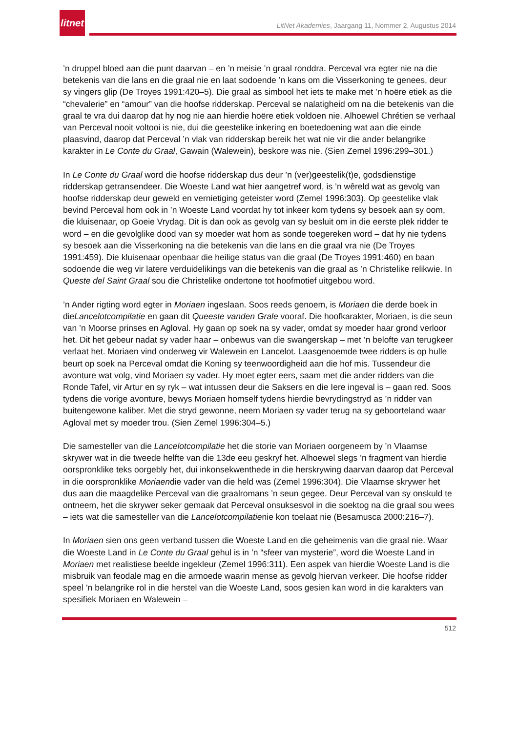litnet
LitNet Akademies, Jaargang 11, Nommer 2, Augustus 2014
’n druppel bloed aan die punt daarvan – en ’n meisie ’n graal ronddra. Perceval vra egter nie na die betekenis van die lans en die graal nie en laat sodoende ’n kans om die Visserkoning te genees, deur sy vingers glip (De Troyes 1991:420–5). Die graal as simbool het iets te make met ’n hoëre etiek as die “chevalerie” en “amour” van die hoofse ridderskap. Perceval se nalatigheid om na die betekenis van die graal te vra dui daarop dat hy nog nie aan hierdie hoëre etiek voldoen nie. Alhoewel Chrétien se verhaal van Perceval nooit voltooi is nie, dui die geestelike inkering en boetedoening wat aan die einde plaasvind, daarop dat Perceval ’n vlak van ridderskap bereik het wat nie vir die ander belangrike karakter in Le Conte du Graal, Gawain (Walewein), beskore was nie. (Sien Zemel 1996:299–301.)
In Le Conte du Graal word die hoofse ridderskap dus deur ’n (ver)geestelik(t)e, godsdienstige ridderskap getransendeer. Die Woeste Land wat hier aangetref word, is ’n wêreld wat as gevolg van hoofse ridderskap deur geweld en vernietiging geteister word (Zemel 1996:303). Op geestelike vlak bevind Perceval hom ook in ’n Woeste Land voordat hy tot inkeer kom tydens sy besoek aan sy oom, die kluisenaar, op Goeie Vrydag. Dit is dan ook as gevolg van sy besluit om in die eerste plek ridder te word – en die gevolglike dood van sy moeder wat hom as sonde toegereken word – dat hy nie tydens sy besoek aan die Visserkoning na die betekenis van die lans en die graal vra nie (De Troyes 1991:459). Die kluisenaar openbaar die heilige status van die graal (De Troyes 1991:460) en baan sodoende die weg vir latere verduidelikings van die betekenis van die graal as ’n Christelike relikwie. In Queste del Saint Graal sou die Christelike ondertone tot hoofmotief uitgebou word.
’n Ander rigting word egter in Moriaen ingeslaan. Soos reeds genoem, is Moriaen die derde boek in dieLancelotcompilatie en gaan dit Queeste vanden Grale vooraf. Die hoofkarakter, Moriaen, is die seun van ’n Moorse prinses en Agloval. Hy gaan op soek na sy vader, omdat sy moeder haar grond verloor het. Dit het gebeur nadat sy vader haar – onbewus van die swangerskap – met ’n belofte van terugkeer verlaat het. Moriaen vind onderweg vir Walewein en Lancelot. Laasgenoemde twee ridders is op hulle beurt op soek na Perceval omdat die Koning sy teenwoordigheid aan die hof mis. Tussendeur die avonture wat volg, vind Moriaen sy vader. Hy moet egter eers, saam met die ander ridders van die Ronde Tafel, vir Artur en sy ryk – wat intussen deur die Saksers en die Iere ingeval is – gaan red. Soos tydens die vorige avonture, bewys Moriaen homself tydens hierdie bevrydingstryd as ’n ridder van buitengewone kaliber. Met die stryd gewonne, neem Moriaen sy vader terug na sy geboorteland waar Agloval met sy moeder trou. (Sien Zemel 1996:304–5.)
Die samesteller van die Lancelotcompilatie het die storie van Moriaen oorgeneem by ’n Vlaamse skrywer wat in die tweede helfte van die 13de eeu geskryf het. Alhoewel slegs ’n fragment van hierdie oorspronklike teks oorgebly het, dui inkonsekwenthede in die herskrywing daarvan daarop dat Perceval in die oorspronklike Moriaendie vader van die held was (Zemel 1996:304). Die Vlaamse skrywer het dus aan die maagdelike Perceval van die graalromans ’n seun gegee. Deur Perceval van sy onskuld te ontneem, het die skrywer seker gemaak dat Perceval onsuksesvol in die soektog na die graal sou wees – iets wat die samesteller van die Lancelotcompilatienie kon toelaat nie (Besamusca 2000:216–7).
In Moriaen sien ons geen verband tussen die Woeste Land en die geheimenis van die graal nie. Waar die Woeste Land in Le Conte du Graal gehul is in ’n “sfeer van mysterie”, word die Woeste Land in Moriaen met realistiese beelde ingekleur (Zemel 1996:311). Een aspek van hierdie Woeste Land is die misbruik van feodale mag en die armoede waarin mense as gevolg hiervan verkeer. Die hoofse ridder speel ’n belangrike rol in die herstel van die Woeste Land, soos gesien kan word in die karakters van spesifiek Moriaen en Walewein –
512